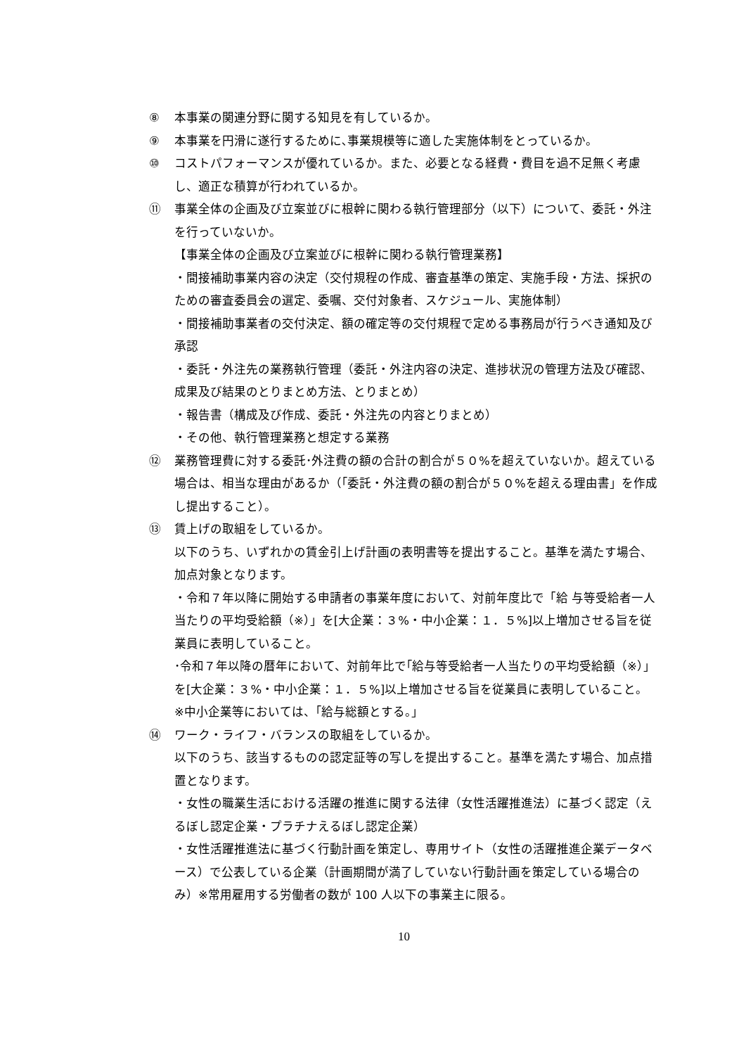⑧ 本事業の関連分野に関する知見を有しているか。
⑨ 本事業を円滑に遂行するために､事業規模等に適した実施体制をとっているか。
⑩ コストパフォーマンスが優れているか。また、必要となる経費・費目を過不足無く考慮し、適正な積算が行われているか。
⑪ 事業全体の企画及び立案並びに根幹に関わる執行管理部分（以下）について、委託・外注を行っていないか。
【事業全体の企画及び立案並びに根幹に関わる執行管理業務】
・間接補助事業内容の決定（交付規程の作成、審査基準の策定、実施手段・方法、採択のための審査委員会の選定、委嘱、交付対象者、スケジュール、実施体制）
・間接補助事業者の交付決定、額の確定等の交付規程で定める事務局が行うべき通知及び承認
・委託・外注先の業務執行管理（委託・外注内容の決定、進捗状況の管理方法及び確認、成果及び結果のとりまとめ方法、とりまとめ）
・報告書（構成及び作成、委託・外注先の内容とりまとめ）
・その他、執行管理業務と想定する業務
⑫ 業務管理費に対する委託･外注費の額の合計の割合が５０%を超えていないか。超えている場合は、相当な理由があるか（｢委託・外注費の額の割合が５０%を超える理由書」を作成し提出すること）。
⑬ 賃上げの取組をしているか。
以下のうち、いずれかの賃金引上げ計画の表明書等を提出すること。基準を満たす場合、加点対象となります。
・令和７年以降に開始する申請者の事業年度において、対前年度比で「給 与等受給者一人当たりの平均受給額（※）」を[大企業：３%・中小企業：１．５%]以上増加させる旨を従業員に表明していること。
･令和７年以降の暦年において、対前年比で｢給与等受給者一人当たりの平均受給額（※）」を[大企業：３%・中小企業：１．５%]以上増加させる旨を従業員に表明していること。
※中小企業等においては、｢給与総額とする。｣
⑭ ワーク・ライフ・バランスの取組をしているか。
以下のうち、該当するものの認定証等の写しを提出すること。基準を満たす場合、加点措置となります。
・女性の職業生活における活躍の推進に関する法律（女性活躍推進法）に基づく認定（えるぼし認定企業・プラチナえるぼし認定企業）
・女性活躍推進法に基づく行動計画を策定し、専用サイト（女性の活躍推進企業データベース）で公表している企業（計画期間が満了していない行動計画を策定している場合のみ）※常用雇用する労働者の数が 100 人以下の事業主に限る。
10